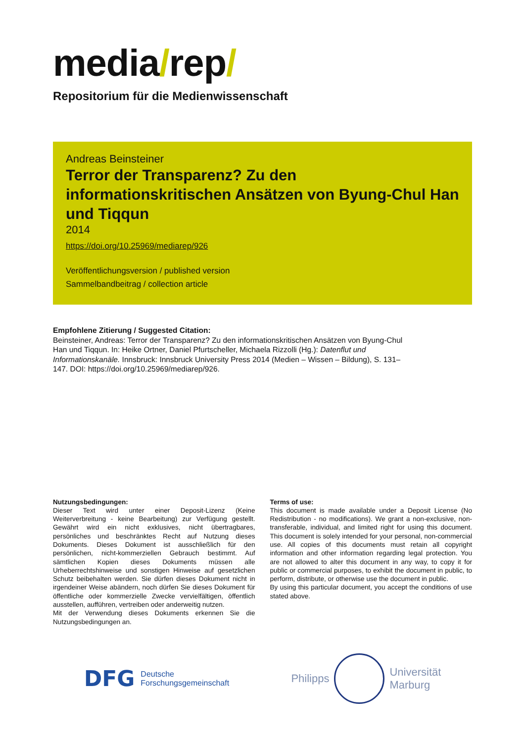media/rep/
Repositorium für die Medienwissenschaft
Andreas Beinsteiner
Terror der Transparenz? Zu den informationskritischen Ansätzen von Byung-Chul Han und Tiqqun
2014
https://doi.org/10.25969/mediarep/926
Veröffentlichungsversion / published version
Sammelbandbeitrag / collection article
Empfohlene Zitierung / Suggested Citation:
Beinsteiner, Andreas: Terror der Transparenz? Zu den informationskritischen Ansätzen von Byung-Chul Han und Tiqqun. In: Heike Ortner, Daniel Pfurtscheller, Michaela Rizzolli (Hg.): Datenflut und Informationskanäle. Innsbruck: Innsbruck University Press 2014 (Medien – Wissen – Bildung), S. 131–147. DOI: https://doi.org/10.25969/mediarep/926.
Nutzungsbedingungen:
Dieser Text wird unter einer Deposit-Lizenz (Keine Weiterverbreitung - keine Bearbeitung) zur Verfügung gestellt. Gewährt wird ein nicht exklusives, nicht übertragbares, persönliches und beschränktes Recht auf Nutzung dieses Dokuments. Dieses Dokument ist ausschließlich für den persönlichen, nicht-kommerziellen Gebrauch bestimmt. Auf sämtlichen Kopien dieses Dokuments müssen alle Urheberrechtshinweise und sonstigen Hinweise auf gesetzlichen Schutz beibehalten werden. Sie dürfen dieses Dokument nicht in irgendeiner Weise abändern, noch dürfen Sie dieses Dokument für öffentliche oder kommerzielle Zwecke vervielfältigen, öffentlich ausstellen, aufführen, vertreiben oder anderweitig nutzen.
Mit der Verwendung dieses Dokuments erkennen Sie die Nutzungsbedingungen an.
Terms of use:
This document is made available under a Deposit License (No Redistribution - no modifications). We grant a non-exclusive, non-transferable, individual, and limited right for using this document. This document is solely intended for your personal, non-commercial use. All copies of this documents must retain all copyright information and other information regarding legal protection. You are not allowed to alter this document in any way, to copy it for public or commercial purposes, to exhibit the document in public, to perform, distribute, or otherwise use the document in public.
By using this particular document, you accept the conditions of use stated above.
DFG Deutsche
Forschungsgemeinschaft
Philipps
Universität
Marburg